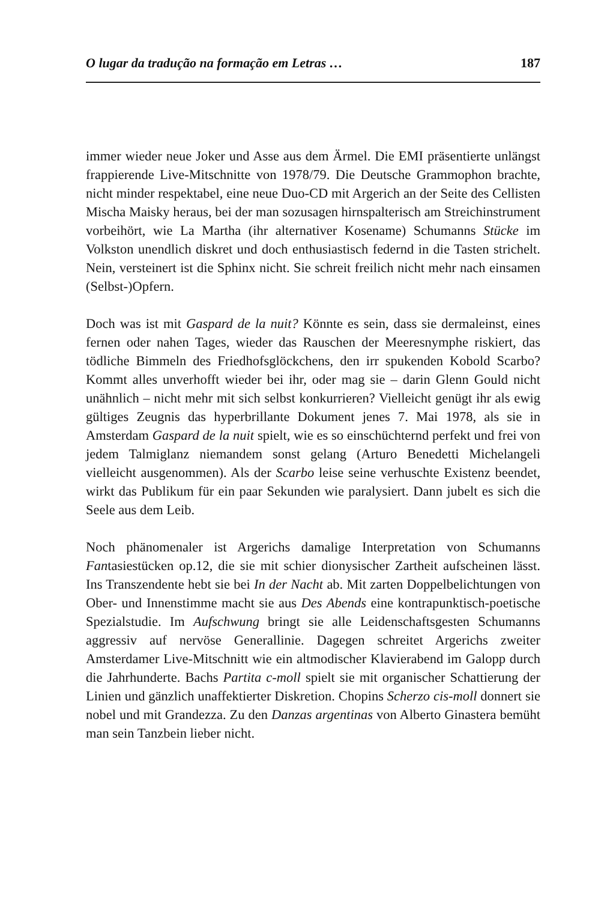O lugar da tradução na formação em Letras … 187
immer wieder neue Joker und Asse aus dem Ärmel. Die EMI präsentierte unlängst frappierende Live-Mitschnitte von 1978/79. Die Deutsche Grammophon brachte, nicht minder respektabel, eine neue Duo-CD mit Argerich an der Seite des Cellisten Mischa Maisky heraus, bei der man sozusagen hirnspalterisch am Streichinstrument vorbeihört, wie La Martha (ihr alternativer Kosename) Schumanns Stücke im Volkston unendlich diskret und doch enthusiastisch federnd in die Tasten strichelt. Nein, versteinert ist die Sphinx nicht. Sie schreit freilich nicht mehr nach einsamen (Selbst-)Opfern.
Doch was ist mit Gaspard de la nuit? Könnte es sein, dass sie dermaleinst, eines fernen oder nahen Tages, wieder das Rauschen der Meeresnymphe riskiert, das tödliche Bimmeln des Friedhofsglöckchens, den irr spukenden Kobold Scarbo? Kommt alles unverhofft wieder bei ihr, oder mag sie – darin Glenn Gould nicht unähnlich – nicht mehr mit sich selbst konkurrieren? Vielleicht genügt ihr als ewig gültiges Zeugnis das hyperbrillante Dokument jenes 7. Mai 1978, als sie in Amsterdam Gaspard de la nuit spielt, wie es so einschüchternd perfekt und frei von jedem Talmiglanz niemandem sonst gelang (Arturo Benedetti Michelangeli vielleicht ausgenommen). Als der Scarbo leise seine verhuschte Existenz beendet, wirkt das Publikum für ein paar Sekunden wie paralysiert. Dann jubelt es sich die Seele aus dem Leib.
Noch phänomenaler ist Argerichs damalige Interpretation von Schumanns Fantasiestücken op.12, die sie mit schier dionysischer Zartheit aufscheinen lässt. Ins Transzendente hebt sie bei In der Nacht ab. Mit zarten Doppelbelichtungen von Ober- und Innenstimme macht sie aus Des Abends eine kontrapunktisch-poetische Spezialstudie. Im Aufschwung bringt sie alle Leidenschaftsgesten Schumanns aggressiv auf nervöse Generallinie. Dagegen schreitet Argerichs zweiter Amsterdamer Live-Mitschnitt wie ein altmodischer Klavierabend im Galopp durch die Jahrhunderte. Bachs Partita c-moll spielt sie mit organischer Schattierung der Linien und gänzlich unaffektierter Diskretion. Chopins Scherzo cis-moll donnert sie nobel und mit Grandezza. Zu den Danzas argentinas von Alberto Ginastera bemüht man sein Tanzbein lieber nicht.